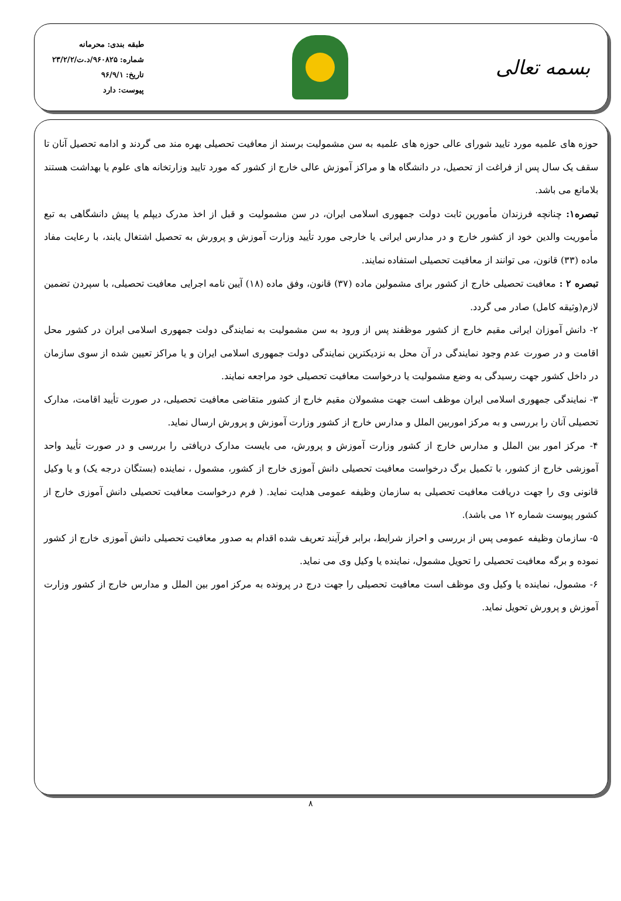بسمه تعالی
طبقه بندی: محرمانه
شماره: ۹۶۰۸۲۵/د.ت/۲۳/۲/۲
تاریخ: ۹۶/۹/۱
پیوست: دارد
حوزه های علمیه مورد تایید شورای عالی حوزه های علمیه به سن مشمولیت برسند از معافیت تحصیلی بهره مند می گردند و ادامه تحصیل آنان تا سقف یک سال پس از فراغت از تحصیل، در دانشگاه ها و مراکز آموزش عالی خارج از کشور که مورد تایید وزارتخانه های علوم یا بهداشت هستند بلامانع می باشد.
تبصره۱: چنانچه فرزندان مأمورین ثابت دولت جمهوری اسلامی ایران، در سن مشمولیت و قبل از اخذ مدرک دیپلم یا پیش دانشگاهی به تبع مأموریت والدین خود از کشور خارج و در مدارس ایرانی یا خارجی مورد تأیید وزارت آموزش و پرورش به تحصیل اشتغال یابند، با رعایت مفاد ماده (۳۳) قانون، می توانند از معافیت تحصیلی استفاده نمایند.
تبصره ۲ : معافیت تحصیلی خارج از کشور برای مشمولین ماده (۳۷) قانون، وفق ماده (۱۸) آیین نامه اجرایی معافیت تحصیلی، با سپردن تضمین لازم(وثیقه کامل) صادر می گردد.
۲- دانش آموزان ایرانی مقیم خارج از کشور موظفند پس از ورود به سن مشمولیت به نمایندگی دولت جمهوری اسلامی ایران در کشور محل اقامت و در صورت عدم وجود نمایندگی در آن محل به نزدیکترین نمایندگی دولت جمهوری اسلامی ایران و یا مراکز تعیین شده از سوی سازمان در داخل کشور جهت رسیدگی به وضع مشمولیت یا درخواست معافیت تحصیلی خود مراجعه نمایند.
۳- نمایندگی جمهوری اسلامی ایران موظف است جهت مشمولان مقیم خارج از کشور متقاضی معافیت تحصیلی، در صورت تأیید اقامت، مدارک تحصیلی آنان را بررسی و به مرکز اموربین الملل و مدارس خارج از کشور وزارت آموزش و پرورش ارسال نماید.
۴- مرکز امور بین الملل و مدارس خارج از کشور وزارت آموزش و پرورش، می بایست مدارک دریافتی را بررسی و در صورت تأیید واحد آموزشی خارج از کشور، با تکمیل برگ درخواست معافیت تحصیلی دانش آموزی خارج از کشور، مشمول ، نماینده (بستگان درجه یک) و یا وکیل قانونی وی را جهت دریافت معافیت تحصیلی به سازمان وظیفه عمومی هدایت نماید. ( فرم درخواست معافیت تحصیلی دانش آموزی خارج از کشور پیوست شماره ۱۲ می باشد).
۵- سازمان وظیفه عمومی پس از بررسی و احراز شرایط، برابر فرآیند تعریف شده اقدام به صدور معافیت تحصیلی دانش آموزی خارج از کشور نموده و برگه معافیت تحصیلی را تحویل مشمول، نماینده یا وکیل وی می نماید.
۶- مشمول، نماینده یا وکیل وی موظف است معافیت تحصیلی را جهت درج در پرونده به مرکز امور بین الملل و مدارس خارج از کشور وزارت آموزش و پرورش تحویل نماید.
۸